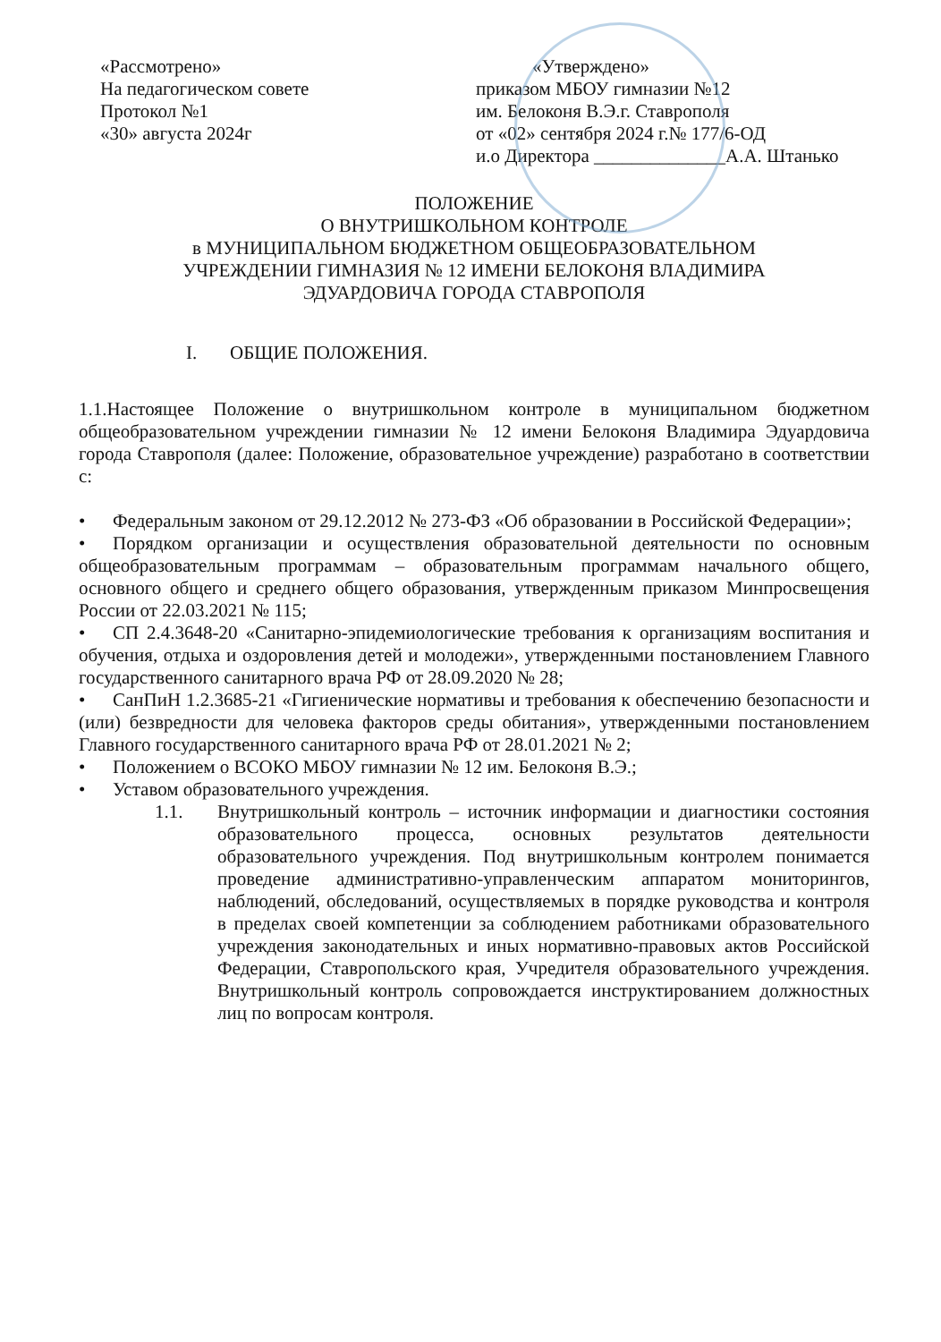«Рассмотрено»
На педагогическом совете
Протокол №1
«30» августа 2024г
«Утверждено»
приказом МБОУ гимназии №12
им. Белоконя В.Э.г. Ставрополя
от «02» сентября 2024 г.№ 177/6-ОД
и.о Директора ______________А.А. Штанько
ПОЛОЖЕНИЕ
О ВНУТРИШКОЛЬНОМ КОНТРОЛЕ
в МУНИЦИПАЛЬНОМ БЮДЖЕТНОМ ОБЩЕОБРАЗОВАТЕЛЬНОМ
УЧРЕЖДЕНИИ ГИМНАЗИЯ № 12 ИМЕНИ БЕЛОКОНЯ ВЛАДИМИРА
ЭДУАРДОВИЧА ГОРОДА СТАВРОПОЛЯ
I. ОБЩИЕ ПОЛОЖЕНИЯ.
1.1.Настоящее Положение о внутришкольном контроле в муниципальном бюджетном общеобразовательном учреждении гимназии № 12 имени Белоконя Владимира Эдуардовича города Ставрополя (далее: Положение, образовательное учреждение) разработано в соответствии с:
• Федеральным законом от 29.12.2012 № 273-ФЗ «Об образовании в Российской Федерации»;
• Порядком организации и осуществления образовательной деятельности по основным общеобразовательным программам – образовательным программам начального общего, основного общего и среднего общего образования, утвержденным приказом Минпросвещения России от 22.03.2021 № 115;
• СП 2.4.3648-20 «Санитарно-эпидемиологические требования к организациям воспитания и обучения, отдыха и оздоровления детей и молодежи», утвержденными постановлением Главного государственного санитарного врача РФ от 28.09.2020 № 28;
• СанПиН 1.2.3685-21 «Гигиенические нормативы и требования к обеспечению безопасности и (или) безвредности для человека факторов среды обитания», утвержденными постановлением Главного государственного санитарного врача РФ от 28.01.2021 № 2;
• Положением о ВСОКО МБОУ гимназии № 12 им. Белоконя В.Э.;
• Уставом образовательного учреждения.
1.1. Внутришкольный контроль – источник информации и диагностики состояния образовательного процесса, основных результатов деятельности образовательного учреждения. Под внутришкольным контролем понимается проведение административно-управленческим аппаратом мониторингов, наблюдений, обследований, осуществляемых в порядке руководства и контроля в пределах своей компетенции за соблюдением работниками образовательного учреждения законодательных и иных нормативно-правовых актов Российской Федерации, Ставропольского края, Учредителя образовательного учреждения. Внутришкольный контроль сопровождается инструктированием должностных лиц по вопросам контроля.